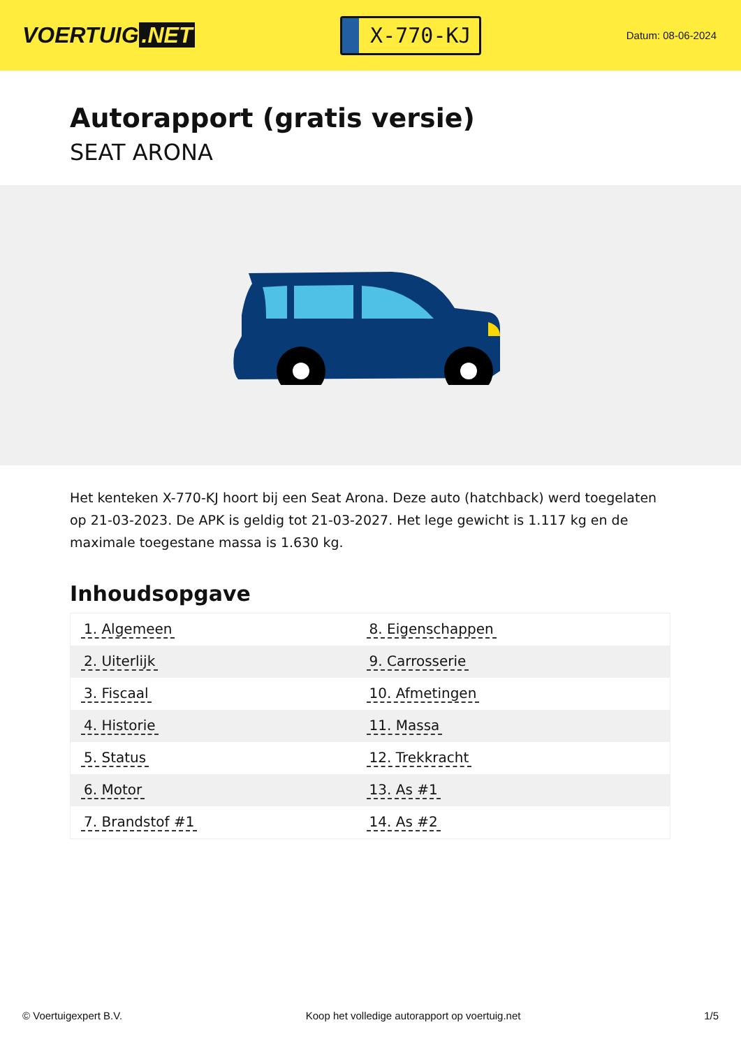VOERTUIG.NET
X-770-KJ
Datum: 08-06-2024
Autorapport (gratis versie)
SEAT ARONA
Het kenteken X-770-KJ hoort bij een Seat Arona. Deze auto (hatchback) werd toegelaten op 21-03-2023. De APK is geldig tot 21-03-2027. Het lege gewicht is 1.117 kg en de maximale toegestane massa is 1.630 kg.
Inhoudsopgave
| 1. Algemeen | 8. Eigenschappen |
| 2. Uiterlijk | 9. Carrosserie |
| 3. Fiscaal | 10. Afmetingen |
| 4. Historie | 11. Massa |
| 5. Status | 12. Trekkracht |
| 6. Motor | 13. As #1 |
| 7. Brandstof #1 | 14. As #2 |
© Voertuigexpert B.V. Koop het volledige autorapport op voertuig.net 1/5